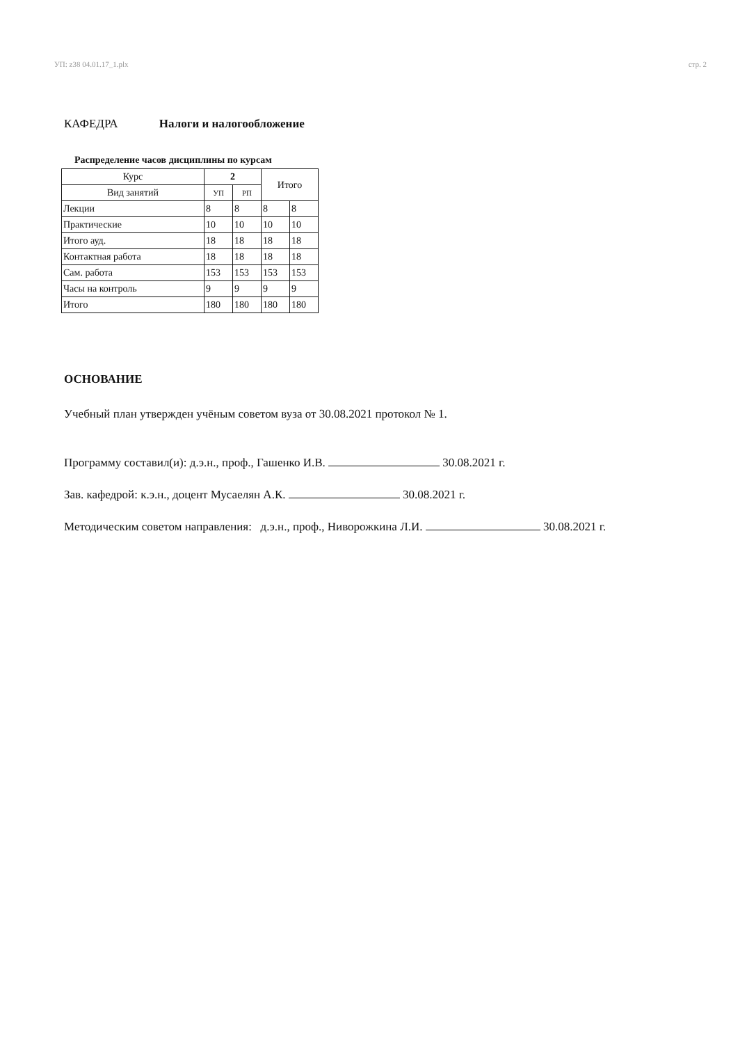УП: z38 04.01.17_1.plx стр. 2
КАФЕДРА Налоги и налогообложение
Распределение часов дисциплины по курсам
| Курс | 2 | | Итого | |
| --- | --- | --- | --- | --- |
| Вид занятий | УП | РП | | |
| Лекции | 8 | 8 | 8 | 8 |
| Практические | 10 | 10 | 10 | 10 |
| Итого ауд. | 18 | 18 | 18 | 18 |
| Контактная работа | 18 | 18 | 18 | 18 |
| Сам. работа | 153 | 153 | 153 | 153 |
| Часы на контроль | 9 | 9 | 9 | 9 |
| Итого | 180 | 180 | 180 | 180 |
ОСНОВАНИЕ
Учебный план утвержден учёным советом вуза от 30.08.2021 протокол № 1.
Программу составил(и): д.э.н., проф., Гашенко И.В. 30.08.2021 г.
Зав. кафедрой: к.э.н., доцент Мусаелян А.К. 30.08.2021 г.
Методическим советом направления: д.э.н., проф., Ниворожкина Л.И. 30.08.2021 г.